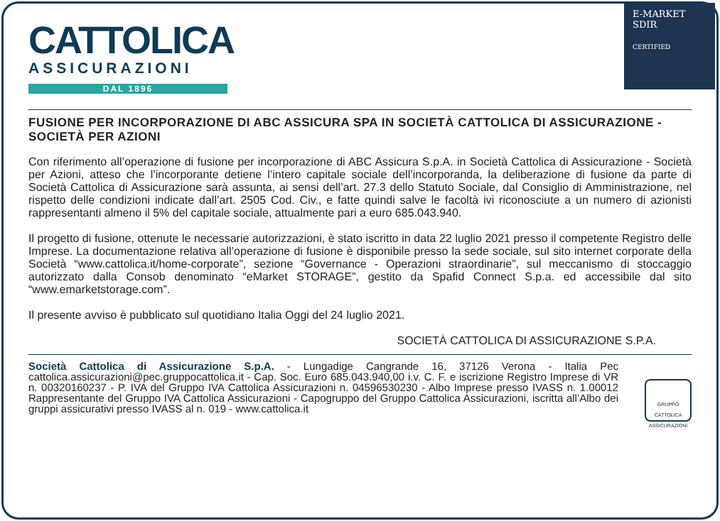CATTOLICA
ASSICURAZIONI
DAL 1896
E-MARKET
SDIR
CERTIFIED
FUSIONE PER INCORPORAZIONE DI ABC ASSICURA SPA IN SOCIETÀ CATTOLICA DI ASSICURAZIONE - SOCIETÀ PER AZIONI
Con riferimento all’operazione di fusione per incorporazione di ABC Assicura S.p.A. in Società Cattolica di Assicurazione - Società per Azioni, atteso che l’incorporante detiene l’intero capitale sociale dell’incorporanda, la deliberazione di fusione da parte di Società Cattolica di Assicurazione sarà assunta, ai sensi dell’art. 27.3 dello Statuto Sociale, dal Consiglio di Amministrazione, nel rispetto delle condizioni indicate dall’art. 2505 Cod. Civ., e fatte quindi salve le facoltà ivi riconosciute a un numero di azionisti rappresentanti almeno il 5% del capitale sociale, attualmente pari a euro 685.043.940.
Il progetto di fusione, ottenute le necessarie autorizzazioni, è stato iscritto in data 22 luglio 2021 presso il competente Registro delle Imprese. La documentazione relativa all’operazione di fusione è disponibile presso la sede sociale, sul sito internet corporate della Società “www.cattolica.it/home-corporate”, sezione “Governance - Operazioni straordinarie”, sul meccanismo di stoccaggio autorizzato dalla Consob denominato “eMarket STORAGE”, gestito da Spafid Connect S.p.a. ed accessibile dal sito “www.emarketstorage.com”.
Il presente avviso è pubblicato sul quotidiano Italia Oggi del 24 luglio 2021.
SOCIETÀ CATTOLICA DI ASSICURAZIONE S.P.A.
Società Cattolica di Assicurazione S.p.A. - Lungadige Cangrande 16, 37126 Verona - Italia Pec cattolica.assicurazioni@pec.gruppocattolica.it - Cap. Soc. Euro 685.043.940,00 i.v. C. F. e iscrizione Registro Imprese di VR n. 00320160237 - P. IVA del Gruppo IVA Cattolica Assicurazioni n. 04596530230 - Albo Imprese presso IVASS n. 1.00012 Rappresentante del Gruppo IVA Cattolica Assicurazioni - Capogruppo del Gruppo Cattolica Assicurazioni, iscritta all’Albo dei gruppi assicurativi presso IVASS al n. 019 - www.cattolica.it
GRUPPO CATTOLICA ASSICURAZIONI